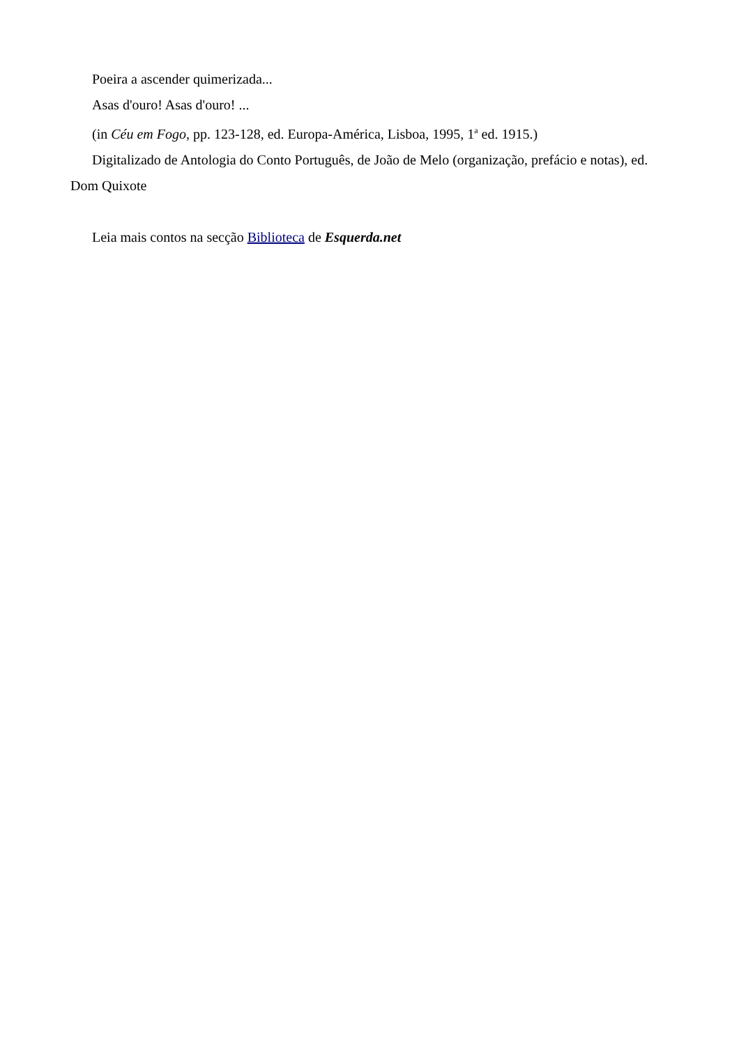Poeira a ascender quimerizada...
Asas d'ouro! Asas d'ouro! ...
(in Céu em Fogo, pp. 123-128, ed. Europa-América, Lisboa, 1995, 1<sup>a</sup> ed. 1915.)
Digitalizado de Antologia do Conto Português, de João de Melo (organização, prefácio e notas), ed. Dom Quixote
Leia mais contos na secção Biblioteca de Esquerda.net